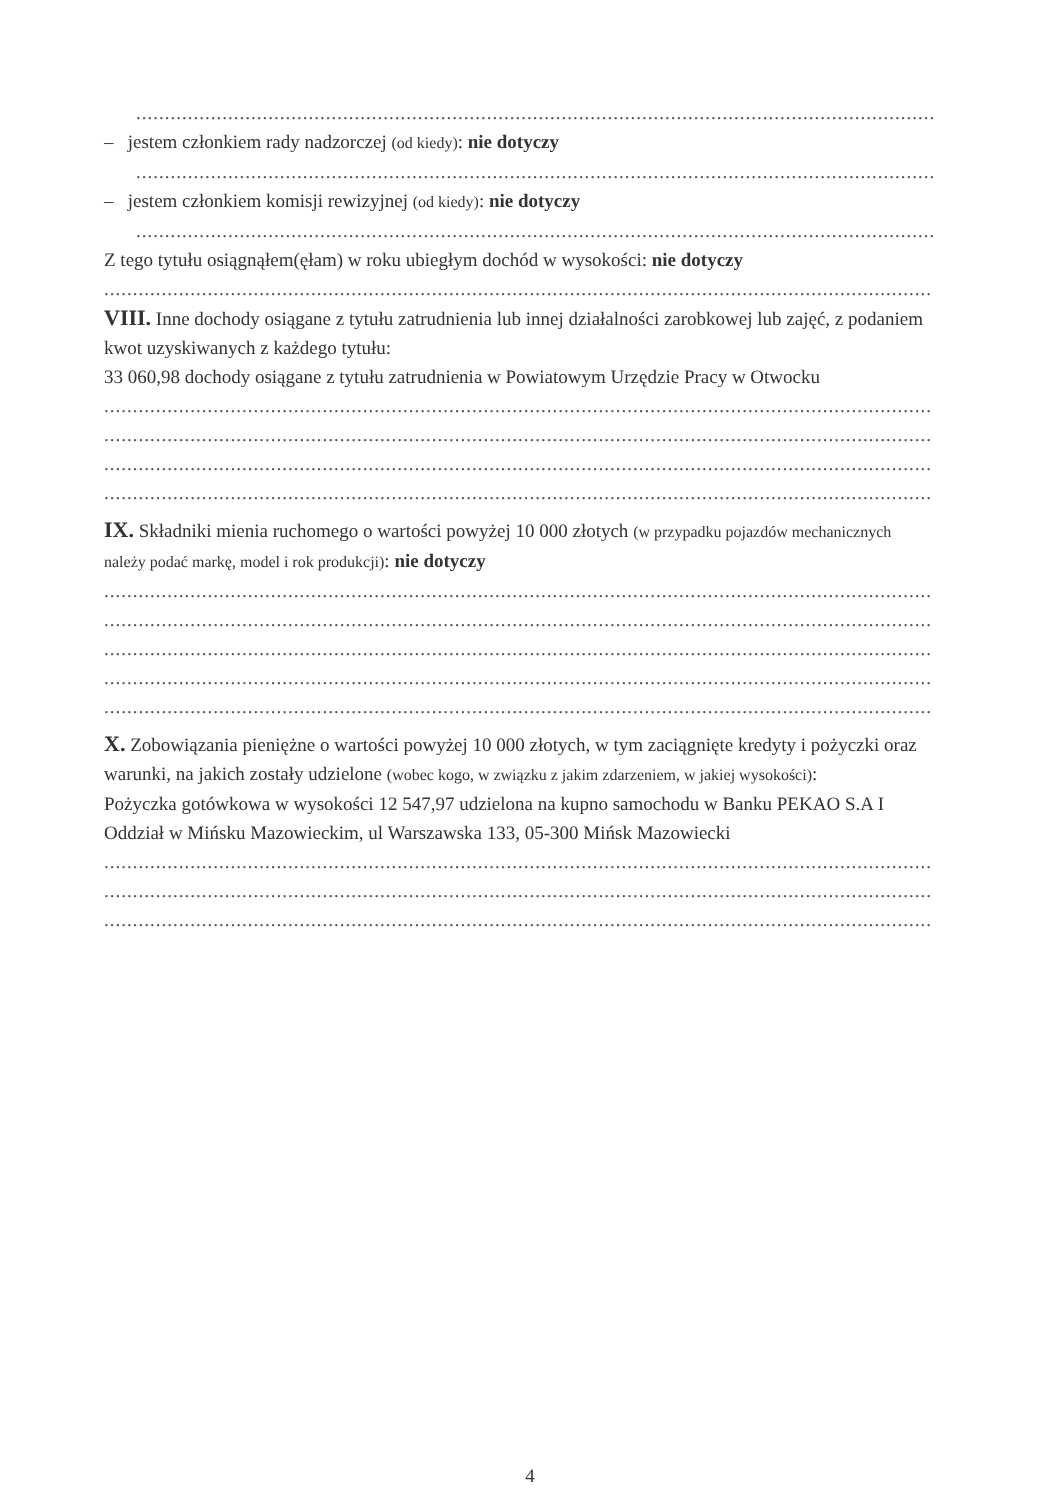...........................................................................................................................................
– jestem członkiem rady nadzorczej (od kiedy): nie dotyczy
...........................................................................................................................................
– jestem członkiem komisji rewizyjnej (od kiedy): nie dotyczy
...........................................................................................................................................
Z tego tytułu osiągnąłem(ęłam) w roku ubiegłym dochód w wysokości: nie dotyczy
................................................................................................................................................
VIII. Inne dochody osiągane z tytułu zatrudnienia lub innej działalności zarobkowej lub zajęć, z podaniem kwot uzyskiwanych z każdego tytułu:
33 060,98 dochody osiągane z tytułu zatrudnienia w Powiatowym Urzędzie Pracy w Otwocku
................................................................................................................................................
................................................................................................................................................
................................................................................................................................................
................................................................................................................................................
IX. Składniki mienia ruchomego o wartości powyżej 10 000 złotych (w przypadku pojazdów mechanicznych należy podać markę, model i rok produkcji): nie dotyczy
................................................................................................................................................
................................................................................................................................................
................................................................................................................................................
................................................................................................................................................
................................................................................................................................................
X. Zobowiązania pieniężne o wartości powyżej 10 000 złotych, w tym zaciągnięte kredyty i pożyczki oraz warunki, na jakich zostały udzielone (wobec kogo, w związku z jakim zdarzeniem, w jakiej wysokości):
Pożyczka gotówkowa w wysokości 12 547,97 udzielona na kupno samochodu w Banku PEKAO S.A I Oddział w Mińsku Mazowieckim, ul Warszawska 133, 05-300 Mińsk Mazowiecki
................................................................................................................................................
................................................................................................................................................
................................................................................................................................................
4